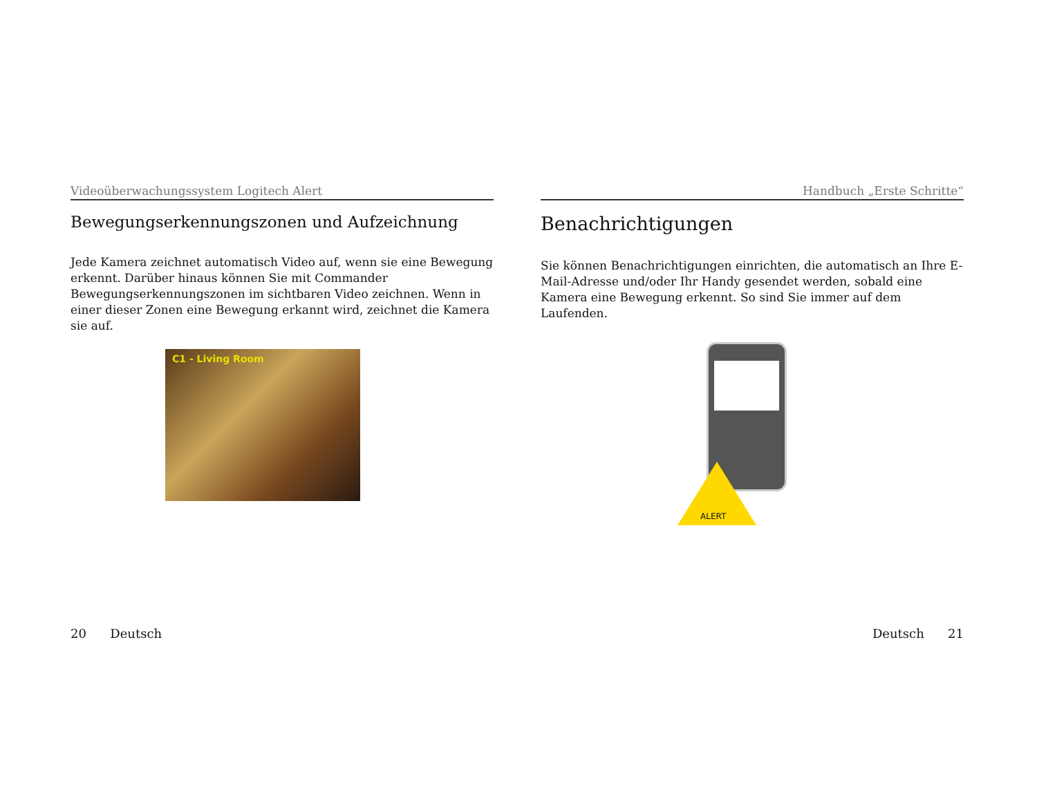Videoüberwachungssystem Logitech Alert
Bewegungserkennungszonen und Aufzeichnung
Jede Kamera zeichnet automatisch Video auf, wenn sie eine Bewegung erkennt. Darüber hinaus können Sie mit Commander Bewegungserkennungszonen im sichtbaren Video zeichnen. Wenn in einer dieser Zonen eine Bewegung erkannt wird, zeichnet die Kamera sie auf.
C1 - Living Room
Handbuch „Erste Schritte“
Benachrichtigungen
Sie können Benachrichtigungen einrichten, die automatisch an Ihre E-Mail-Adresse und/oder Ihr Handy gesendet werden, sobald eine Kamera eine Bewegung erkennt. So sind Sie immer auf dem Laufenden.
ALERT
20 Deutsch Deutsch 21